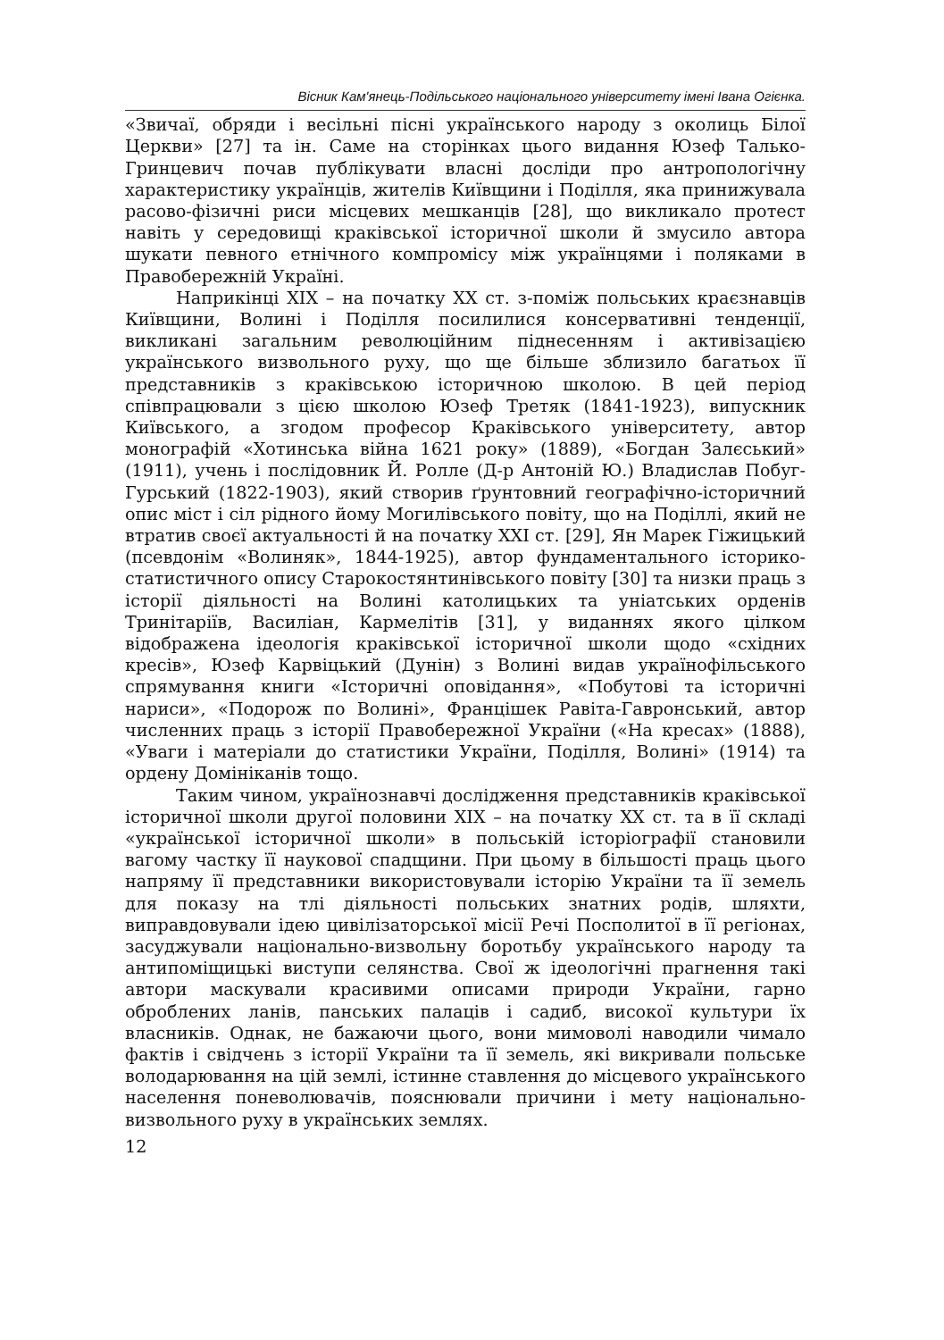Вісник Кам'янець-Подільського національного університету імені Івана Огієнка.
«Звичаї, обряди і весільні пісні українського народу з околиць Білої Церкви» [27] та ін. Саме на сторінках цього видання Юзеф Талько-Гринцевич почав публікувати власні досліди про антропологічну характеристику українців, жителів Київщини і Поділля, яка принижувала расово-фізичні риси місцевих мешканців [28], що викликало протест навіть у середовищі краківської історичної школи й змусило автора шукати певного етнічного компромісу між українцями і поляками в Правобережній Україні.
Наприкінці XIX – на початку XX ст. з-поміж польських краєзнавців Київщини, Волині і Поділля посилилися консервативні тенденції, викликані загальним революційним піднесенням і активізацією українського визвольного руху, що ще більше зблизило багатьох її представників з краківською історичною школою. В цей період співпрацювали з цією школою Юзеф Третяк (1841-1923), випускник Київського, а згодом професор Краківського університету, автор монографій «Хотинська війна 1621 року» (1889), «Богдан Залєський» (1911), учень і послідовник Й. Ролле (Д-р Антоній Ю.) Владислав Побуг-Гурський (1822-1903), який створив ґрунтовний географічно-історичний опис міст і сіл рідного йому Могилівського повіту, що на Поділлі, який не втратив своєї актуальності й на початку XXI ст. [29], Ян Марек Гіжицький (псевдонім «Волиняк», 1844-1925), автор фундаментального історико-статистичного опису Старокостянтинівського повіту [30] та низки праць з історії діяльності на Волині католицьких та уніатських орденів Тринітаріїв, Василіан, Кармелітів [31], у виданнях якого цілком відображена ідеологія краківської історичної школи щодо «східних кресів», Юзеф Карвіцький (Дунін) з Волині видав українофільського спрямування книги «Історичні оповідання», «Побутові та історичні нариси», «Подорож по Волині», Францішек Равіта-Гавронський, автор численних праць з історії Правобережної України («На кресах» (1888), «Уваги і матеріали до статистики України, Поділля, Волині» (1914) та ордену Домініканів тощо.
Таким чином, українознавчі дослідження представників краківської історичної школи другої половини XIX – на початку XX ст. та в її складі «української історичної школи» в польській історіографії становили вагому частку її наукової спадщини. При цьому в більшості праць цього напряму її представники використовували історію України та її земель для показу на тлі діяльності польських знатних родів, шляхти, виправдовували ідею цивілізаторської місії Речі Посполитої в її регіонах, засуджували національно-визвольну боротьбу українського народу та антипоміщицькі виступи селянства. Свої ж ідеологічні прагнення такі автори маскували красивими описами природи України, гарно оброблених ланів, панських палаців і садиб, високої культури їх власників. Однак, не бажаючи цього, вони мимоволі наводили чимало фактів і свідчень з історії України та її земель, які викривали польське володарювання на цій землі, істинне ставлення до місцевого українського населення поневолювачів, пояснювали причини і мету національно-визвольного руху в українських землях.
12